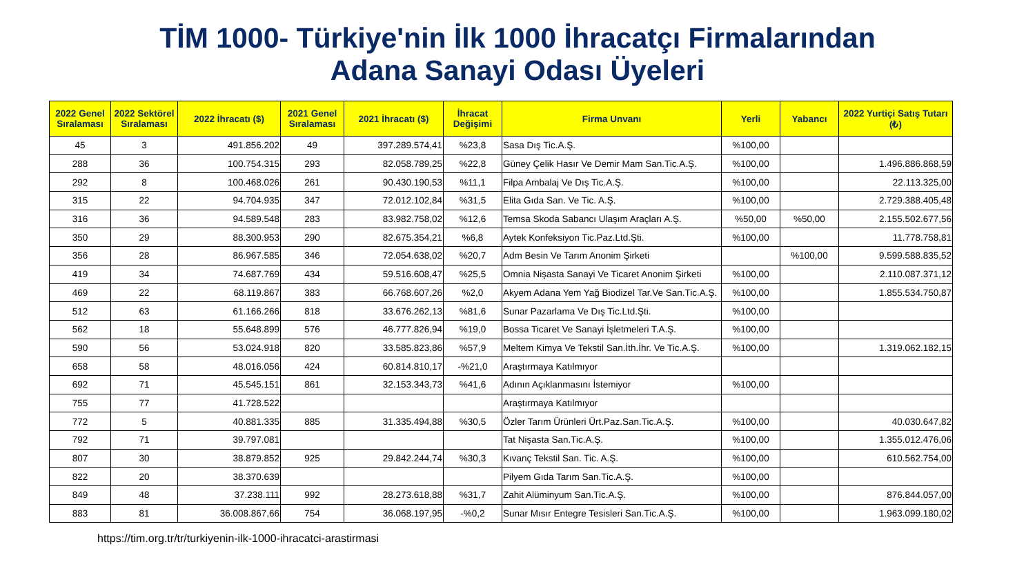TİM 1000- Türkiye'nin İlk 1000 İhracatçı Firmalarından
Adana Sanayi Odası Üyeleri
| 2022 Genel Sıralaması | 2022 Sektörel Sıralaması | 2022 İhracatı ($) | 2021 Genel Sıralaması | 2021 İhracatı ($) | İhracat Değişimi | Firma Unvanı | Yerli | Yabancı | 2022 Yurtiçi Satış Tutarı (₺) |
| --- | --- | --- | --- | --- | --- | --- | --- | --- | --- |
| 45 | 3 | 491.856.202 | 49 | 397.289.574,41 | %23,8 | Sasa Dış Tic.A.Ş. | %100,00 | | |
| 288 | 36 | 100.754.315 | 293 | 82.058.789,25 | %22,8 | Güney Çelik Hasır Ve Demir Mam San.Tic.A.Ş. | %100,00 | | 1.496.886.868,59 |
| 292 | 8 | 100.468.026 | 261 | 90.430.190,53 | %11,1 | Filpa Ambalaj Ve Dış Tic.A.Ş. | %100,00 | | 22.113.325,00 |
| 315 | 22 | 94.704.935 | 347 | 72.012.102,84 | %31,5 | Elita Gıda San. Ve Tic. A.Ş. | %100,00 | | 2.729.388.405,48 |
| 316 | 36 | 94.589.548 | 283 | 83.982.758,02 | %12,6 | Temsa Skoda Sabancı Ulaşım Araçları A.Ş. | %50,00 | %50,00 | 2.155.502.677,56 |
| 350 | 29 | 88.300.953 | 290 | 82.675.354,21 | %6,8 | Aytek Konfeksiyon Tic.Paz.Ltd.Şti. | %100,00 | | 11.778.758,81 |
| 356 | 28 | 86.967.585 | 346 | 72.054.638,02 | %20,7 | Adm Besin Ve Tarım Anonim Şirketi | | %100,00 | 9.599.588.835,52 |
| 419 | 34 | 74.687.769 | 434 | 59.516.608,47 | %25,5 | Omnia Nişasta Sanayi Ve Ticaret Anonim Şirketi | %100,00 | | 2.110.087.371,12 |
| 469 | 22 | 68.119.867 | 383 | 66.768.607,26 | %2,0 | Akyem Adana Yem Yağ Biodizel Tar.Ve San.Tic.A.Ş. | %100,00 | | 1.855.534.750,87 |
| 512 | 63 | 61.166.266 | 818 | 33.676.262,13 | %81,6 | Sunar Pazarlama Ve Dış Tic.Ltd.Şti. | %100,00 | | |
| 562 | 18 | 55.648.899 | 576 | 46.777.826,94 | %19,0 | Bossa Ticaret Ve Sanayi İşletmeleri T.A.Ş. | %100,00 | | |
| 590 | 56 | 53.024.918 | 820 | 33.585.823,86 | %57,9 | Meltem Kimya Ve Tekstil San.İth.İhr. Ve Tic.A.Ş. | %100,00 | | 1.319.062.182,15 |
| 658 | 58 | 48.016.056 | 424 | 60.814.810,17 | -%21,0 | Araştırmaya Katılmıyor | | | |
| 692 | 71 | 45.545.151 | 861 | 32.153.343,73 | %41,6 | Adının Açıklanmasını İstemiyor | %100,00 | | |
| 755 | 77 | 41.728.522 | | | | Araştırmaya Katılmıyor | | | |
| 772 | 5 | 40.881.335 | 885 | 31.335.494,88 | %30,5 | Özler Tarım Ürünleri Ürt.Paz.San.Tic.A.Ş. | %100,00 | | 40.030.647,82 |
| 792 | 71 | 39.797.081 | | | | Tat Nişasta San.Tic.A.Ş. | %100,00 | | 1.355.012.476,06 |
| 807 | 30 | 38.879.852 | 925 | 29.842.244,74 | %30,3 | Kıvanç Tekstil San. Tic. A.Ş. | %100,00 | | 610.562.754,00 |
| 822 | 20 | 38.370.639 | | | | Pilyem Gıda Tarım San.Tic.A.Ş. | %100,00 | | |
| 849 | 48 | 37.238.111 | 992 | 28.273.618,88 | %31,7 | Zahit Alüminyum San.Tic.A.Ş. | %100,00 | | 876.844.057,00 |
| 883 | 81 | 36.008.867,66 | 754 | 36.068.197,95 | -%0,2 | Sunar Mısır Entegre Tesisleri San.Tic.A.Ş. | %100,00 | | 1.963.099.180,02 |
https://tim.org.tr/tr/turkiyenin-ilk-1000-ihracatci-arastirmasi